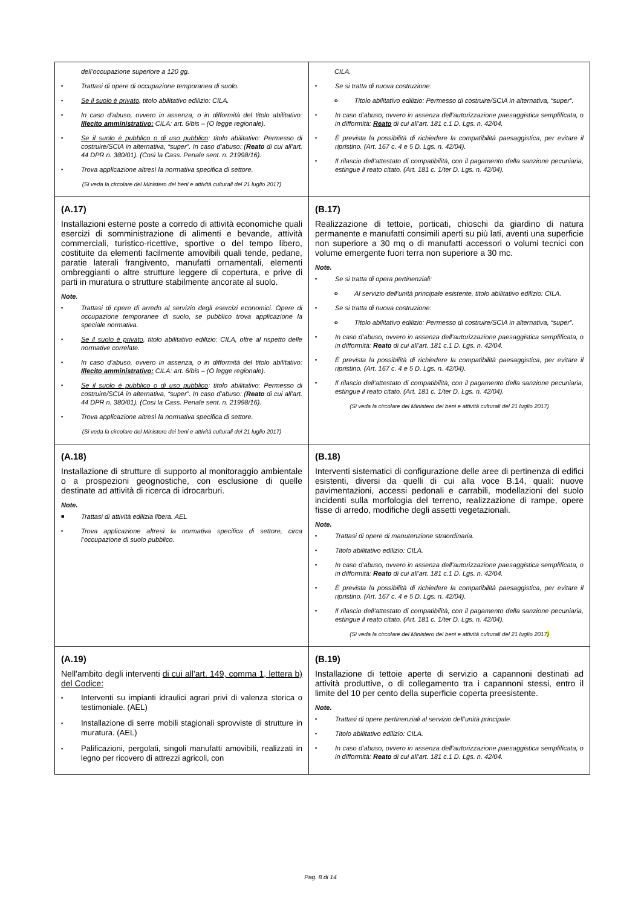| dell’occupazione superiore a 120 gg. ▪ Trattasi di opere di occupazione temporanea di suolo. ▪ Se il suolo è privato , titolo abilitativo edilizio: CILA. ▪ In caso d’abuso, ovvero in assenza, o in difformità del titolo abilitativo: Illecito amministrativo: CILA: art. 6/bis – (O legge regionale). ▪ Se il suolo è pubblico o di uso pubblico : titolo abilitativo: Permesso di costruire/SCIA in alternativa, “super”. In caso d’abuso: ( Reato di cui all’art. 44 DPR n. 380/01). (Così la Cass. Penale sent. n. 21998/16). ▪ Trova applicazione altresì la normativa specifica di settore. (Si veda la circolare del Ministero dei beni e attività culturali del 21 luglio 2017) | CILA. • Se si tratta di nuova costruzione: o Titolo abilitativo edilizio: Permesso di costruire/SCIA in alternativa, “super”. • In caso d’abuso, ovvero in assenza dell’autorizzazione paesaggistica semplificata, o in difformità: Reato di cui all’art. 181 c.1 D. Lgs. n. 42/04. • È prevista la possibilità di richiedere la compatibilità paesaggistica, per evitare il ripristino. (Art. 167 c. 4 e 5 D. Lgs. n. 42/04). • Il rilascio dell’attestato di compatibilità, con il pagamento della sanzione pecuniaria, estingue il reato citato. (Art. 181 c. 1/ter D. Lgs. n. 42/04). |
| (A.17) Installazioni esterne poste a corredo di attività economiche quali esercizi di somministrazione di alimenti e bevande, attività commerciali, turistico-ricettive, sportive o del tempo libero, costituite da elementi facilmente amovibili quali tende, pedane, paratie laterali frangivento, manufatti ornamentali, elementi ombreggianti o altre strutture leggere di copertura, e prive di parti in muratura o strutture stabilmente ancorate al suolo. Note . ▪ Trattasi di opere di arredo al servizio degli esercizi economici. Opere di occupazione temporanee di suolo, se pubblico trova applicazione la speciale normativa. ▪ Se il suolo è privato , titolo abilitativo edilizio: CILA, oltre al rispetto delle normative correlate. ▪ In caso d’abuso, ovvero in assenza, o in difformità del titolo abilitativo: Illecito amministrativo: CILA: art. 6/bis – (O legge regionale). ▪ Se il suolo è pubblico o di uso pubblico : titolo abilitativo: Permesso di costruire/SCIA in alternativa, “super”. In caso d’abuso: ( Reato di cui all’art. 44 DPR n. 380/01). (Così la Cass. Penale sent. n. 21998/16). ▪ Trova applicazione altresì la normativa specifica di settore. (Si veda la circolare del Ministero dei beni e attività culturali del 21 luglio 2017) | (B.17) Realizzazione di tettoie, porticati, chioschi da giardino di natura permanente e manufatti consimili aperti su più lati, aventi una superficie non superiore a 30 mq o di manufatti accessori o volumi tecnici con volume emergente fuori terra non superiore a 30 mc. Note. ▪ Se si tratta di opera pertinenziali: o Al servizio dell’unità principale esistente, titolo abilitativo edilizio: CILA. ▪ Se si tratta di nuova costruzione: o Titolo abilitativo edilizio: Permesso di costruire/SCIA in alternativa, “super”. ▪ In caso d’abuso, ovvero in assenza dell’autorizzazione paesaggistica semplificata, o in difformità: Reato di cui all’art. 181 c.1 D. Lgs. n. 42/04. ▪ È prevista la possibilità di richiedere la compatibilità paesaggistica, per evitare il ripristino. (Art. 167 c. 4 e 5 D. Lgs. n. 42/04). ▪ Il rilascio dell’attestato di compatibilità, con il pagamento della sanzione pecuniaria, estingue il reato citato. (Art. 181 c. 1/ter D. Lgs. n. 42/04). (Si veda la circolare del Ministero dei beni e attività culturali del 21 luglio 2017) |
| (A.18) Installazione di strutture di supporto al monitoraggio ambientale o a prospezioni geognostiche, con esclusione di quelle destinate ad attività di ricerca di idrocarburi. Note. ■ Trattasi di attività edilizia libera. AEL ▪ Trova applicazione altresì la normativa specifica di settore, circa l’occupazione di suolo pubblico. | (B.18) Interventi sistematici di configurazione delle aree di pertinenza di edifici esistenti, diversi da quelli di cui alla voce B.14, quali: nuove pavimentazioni, accessi pedonali e carrabili, modellazioni del suolo incidenti sulla morfologia del terreno, realizzazione di rampe, opere fisse di arredo, modifiche degli assetti vegetazionali. Note. ▪ Trattasi di opere di manutenzione straordinaria. ▪ Titolo abilitativo edilizio: CILA. ▪ In caso d’abuso, ovvero in assenza dell’autorizzazione paesaggistica semplificata, o in difformità: Reato di cui all’art. 181 c.1 D. Lgs. n. 42/04. ▪ È prevista la possibilità di richiedere la compatibilità paesaggistica, per evitare il ripristino. (Art. 167 c. 4 e 5 D. Lgs. n. 42/04). ▪ Il rilascio dell’attestato di compatibilità, con il pagamento della sanzione pecuniaria, estingue il reato citato. (Art. 181 c. 1/ter D. Lgs. n. 42/04). (Si veda la circolare del Ministero dei beni e attività culturali del 21 luglio 2017 ) |
| (A.19) Nell'ambito degli interventi di cui all'art. 149, comma 1, lettera b) del Codice: ▪ Interventi su impianti idraulici agrari privi di valenza storica o testimoniale. (AEL) ▪ Installazione di serre mobili stagionali sprovviste di strutture in muratura. (AEL) ▪ Palificazioni, pergolati, singoli manufatti amovibili, realizzati in legno per ricovero di attrezzi agricoli, con | (B.19) Installazione di tettoie aperte di servizio a capannoni destinati ad attività produttive, o di collegamento tra i capannoni stessi, entro il limite del 10 per cento della superficie coperta preesistente. Note. ▪ Trattasi di opere pertinenziali al servizio dell’unità principale. ▪ Titolo abilitativo edilizio: CILA. ▪ In caso d’abuso, ovvero in assenza dell’autorizzazione paesaggistica semplificata, o in difformità: Reato di cui all’art. 181 c.1 D. Lgs. n. 42/04. |
Pag. 8 di 14